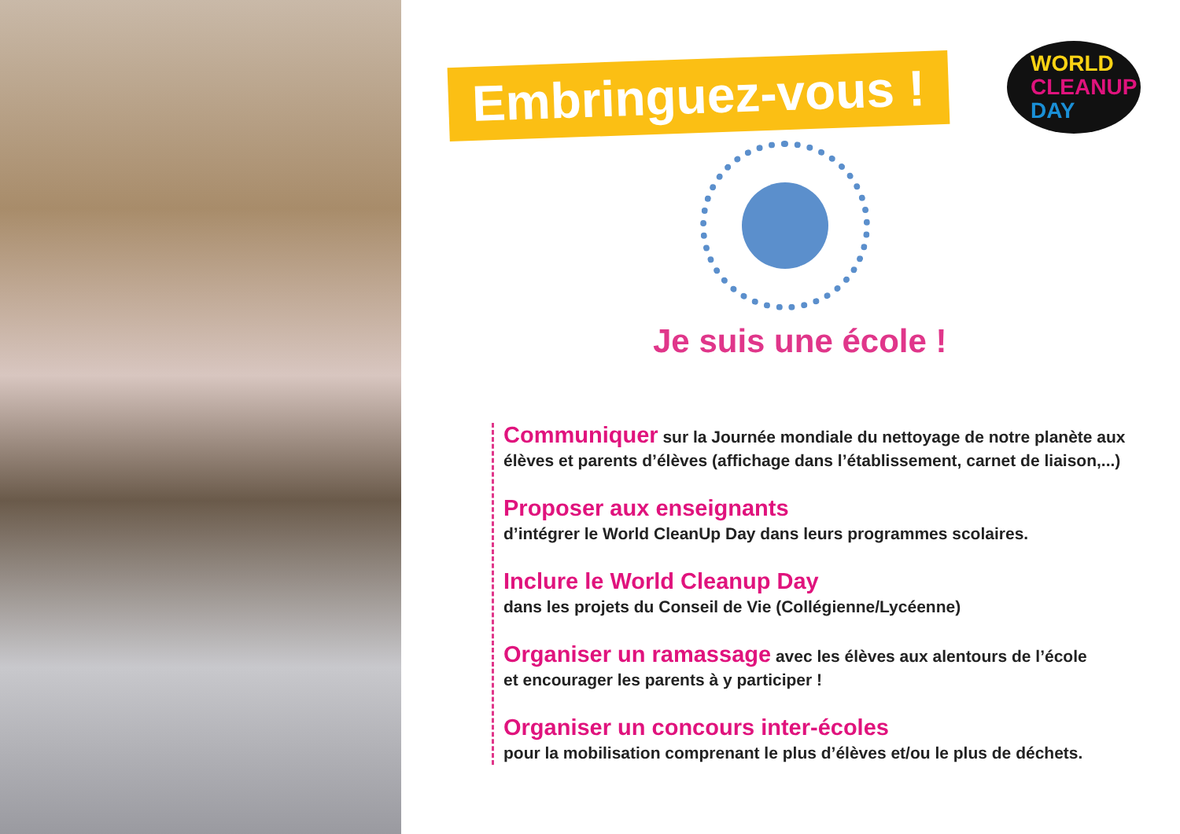Embringuez-vous !
WORLD
CLEANUP
DAY
Je suis une école !
Communiquer sur la Journée mondiale du nettoyage de notre planète aux élèves et parents d’élèves (affichage dans l’établissement, carnet de liaison,...)
Proposer aux enseignants
d’intégrer le World CleanUp Day dans leurs programmes scolaires.
Inclure le World Cleanup Day
dans les projets du Conseil de Vie (Collégienne/Lycéenne)
Organiser un ramassage avec les élèves aux alentours de l’école
et encourager les parents à y participer !
Organiser un concours inter-écoles
pour la mobilisation comprenant le plus d’élèves et/ou le plus de déchets.